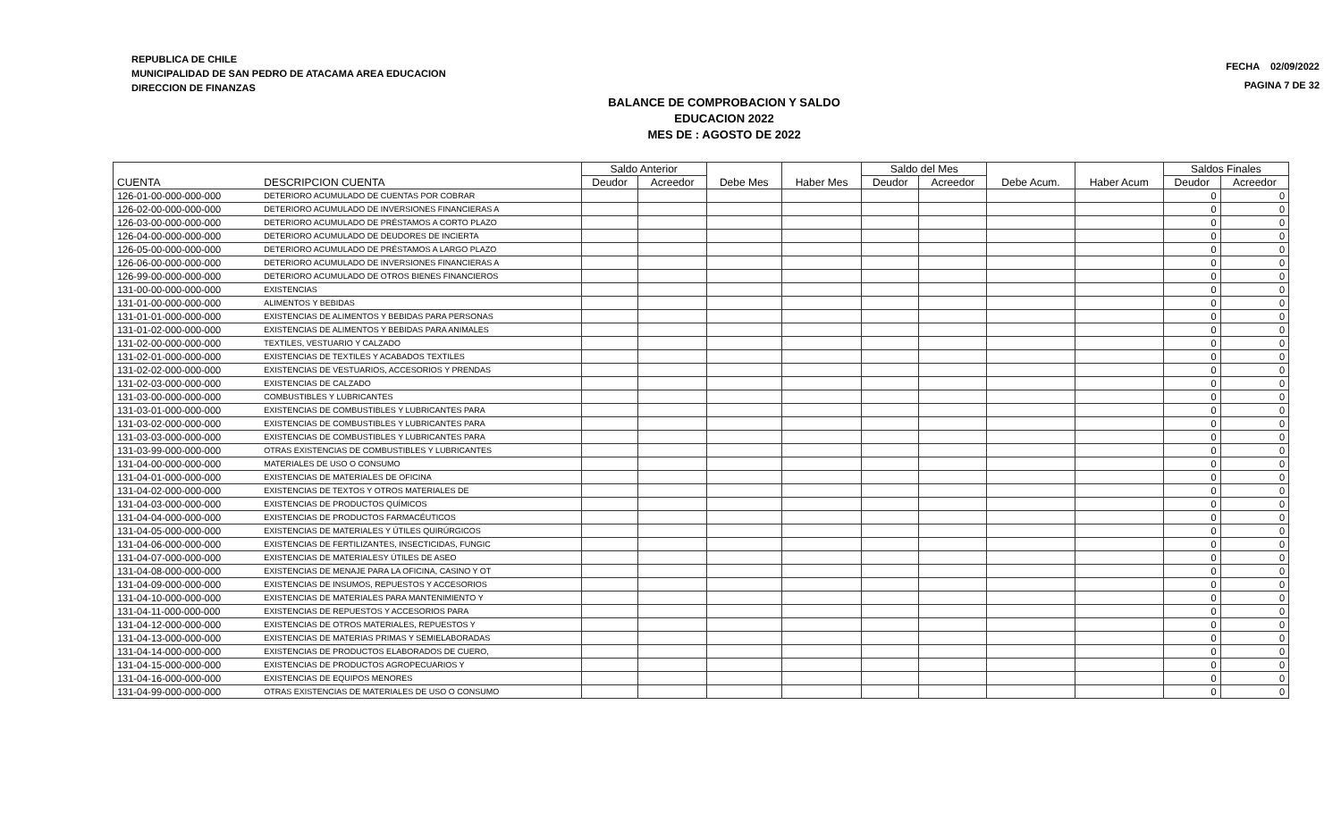REPUBLICA DE CHILE
MUNICIPALIDAD DE SAN PEDRO DE ATACAMA AREA EDUCACION
DIRECCION DE FINANZAS
FECHA 02/09/2022
PAGINA 7 DE 32
BALANCE DE COMPROBACION Y SALDO
EDUCACION 2022
MES DE : AGOSTO DE 2022
| CUENTA | DESCRIPCION CUENTA | Saldo Anterior | | Debe Mes | Haber Mes | Saldo del Mes | | Debe Acum. | Haber Acum | Saldos Finales | |
| --- | --- | --- | --- | --- | --- | --- | --- | --- | --- | --- | --- |
| | | Deudor | Acreedor | | | Deudor | Acreedor | | | Deudor | Acreedor |
| 126-01-00-000-000-000 | DETERIORO ACUMULADO DE CUENTAS POR COBRAR | | | | | | | | | 0 | 0 |
| 126-02-00-000-000-000 | DETERIORO ACUMULADO DE INVERSIONES FINANCIERAS A | | | | | | | | | 0 | 0 |
| 126-03-00-000-000-000 | DETERIORO ACUMULADO DE PRÉSTAMOS A CORTO PLAZO | | | | | | | | | 0 | 0 |
| 126-04-00-000-000-000 | DETERIORO ACUMULADO DE DEUDORES DE INCIERTA | | | | | | | | | 0 | 0 |
| 126-05-00-000-000-000 | DETERIORO ACUMULADO DE PRÉSTAMOS A LARGO PLAZO | | | | | | | | | 0 | 0 |
| 126-06-00-000-000-000 | DETERIORO ACUMULADO DE INVERSIONES FINANCIERAS A | | | | | | | | | 0 | 0 |
| 126-99-00-000-000-000 | DETERIORO ACUMULADO DE OTROS BIENES FINANCIEROS | | | | | | | | | 0 | 0 |
| 131-00-00-000-000-000 | EXISTENCIAS | | | | | | | | | 0 | 0 |
| 131-01-00-000-000-000 | ALIMENTOS Y BEBIDAS | | | | | | | | | 0 | 0 |
| 131-01-01-000-000-000 | EXISTENCIAS DE ALIMENTOS Y BEBIDAS PARA PERSONAS | | | | | | | | | 0 | 0 |
| 131-01-02-000-000-000 | EXISTENCIAS DE ALIMENTOS Y BEBIDAS PARA ANIMALES | | | | | | | | | 0 | 0 |
| 131-02-00-000-000-000 | TEXTILES, VESTUARIO Y CALZADO | | | | | | | | | 0 | 0 |
| 131-02-01-000-000-000 | EXISTENCIAS DE TEXTILES Y ACABADOS TEXTILES | | | | | | | | | 0 | 0 |
| 131-02-02-000-000-000 | EXISTENCIAS DE VESTUARIOS, ACCESORIOS Y PRENDAS | | | | | | | | | 0 | 0 |
| 131-02-03-000-000-000 | EXISTENCIAS DE CALZADO | | | | | | | | | 0 | 0 |
| 131-03-00-000-000-000 | COMBUSTIBLES Y LUBRICANTES | | | | | | | | | 0 | 0 |
| 131-03-01-000-000-000 | EXISTENCIAS DE COMBUSTIBLES Y LUBRICANTES PARA | | | | | | | | | 0 | 0 |
| 131-03-02-000-000-000 | EXISTENCIAS DE COMBUSTIBLES Y LUBRICANTES PARA | | | | | | | | | 0 | 0 |
| 131-03-03-000-000-000 | EXISTENCIAS DE COMBUSTIBLES Y LUBRICANTES PARA | | | | | | | | | 0 | 0 |
| 131-03-99-000-000-000 | OTRAS EXISTENCIAS DE COMBUSTIBLES Y LUBRICANTES | | | | | | | | | 0 | 0 |
| 131-04-00-000-000-000 | MATERIALES DE USO O CONSUMO | | | | | | | | | 0 | 0 |
| 131-04-01-000-000-000 | EXISTENCIAS DE MATERIALES DE OFICINA | | | | | | | | | 0 | 0 |
| 131-04-02-000-000-000 | EXISTENCIAS DE TEXTOS Y OTROS MATERIALES DE | | | | | | | | | 0 | 0 |
| 131-04-03-000-000-000 | EXISTENCIAS DE PRODUCTOS QUÍMICOS | | | | | | | | | 0 | 0 |
| 131-04-04-000-000-000 | EXISTENCIAS DE PRODUCTOS FARMACÉUTICOS | | | | | | | | | 0 | 0 |
| 131-04-05-000-000-000 | EXISTENCIAS DE MATERIALES Y ÚTILES QUIRÚRGICOS | | | | | | | | | 0 | 0 |
| 131-04-06-000-000-000 | EXISTENCIAS DE FERTILIZANTES, INSECTICIDAS, FUNGIC | | | | | | | | | 0 | 0 |
| 131-04-07-000-000-000 | EXISTENCIAS DE MATERIALESY ÚTILES DE ASEO | | | | | | | | | 0 | 0 |
| 131-04-08-000-000-000 | EXISTENCIAS DE MENAJE PARA LA OFICINA, CASINO Y OT | | | | | | | | | 0 | 0 |
| 131-04-09-000-000-000 | EXISTENCIAS DE INSUMOS, REPUESTOS Y ACCESORIOS | | | | | | | | | 0 | 0 |
| 131-04-10-000-000-000 | EXISTENCIAS DE MATERIALES PARA MANTENIMIENTO Y | | | | | | | | | 0 | 0 |
| 131-04-11-000-000-000 | EXISTENCIAS DE REPUESTOS Y ACCESORIOS PARA | | | | | | | | | 0 | 0 |
| 131-04-12-000-000-000 | EXISTENCIAS DE OTROS MATERIALES, REPUESTOS Y | | | | | | | | | 0 | 0 |
| 131-04-13-000-000-000 | EXISTENCIAS DE MATERIAS PRIMAS Y SEMIELABORADAS | | | | | | | | | 0 | 0 |
| 131-04-14-000-000-000 | EXISTENCIAS DE PRODUCTOS ELABORADOS DE CUERO, | | | | | | | | | 0 | 0 |
| 131-04-15-000-000-000 | EXISTENCIAS DE PRODUCTOS AGROPECUARIOS Y | | | | | | | | | 0 | 0 |
| 131-04-16-000-000-000 | EXISTENCIAS DE EQUIPOS MENORES | | | | | | | | | 0 | 0 |
| 131-04-99-000-000-000 | OTRAS EXISTENCIAS DE MATERIALES DE USO O CONSUMO | | | | | | | | | 0 | 0 |